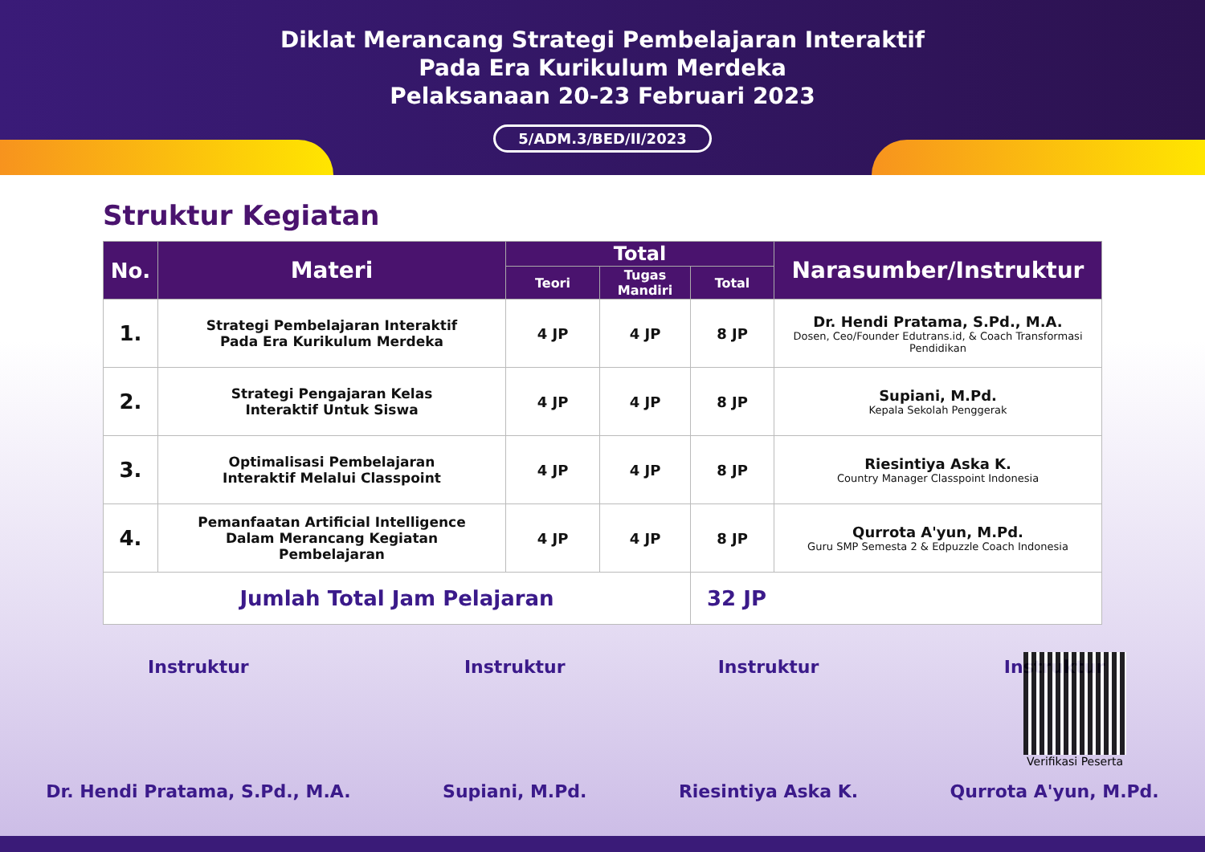Diklat Merancang Strategi Pembelajaran Interaktif
Pada Era Kurikulum Merdeka
Pelaksanaan 20-23 Februari 2023
5/ADM.3/BED/II/2023
Struktur Kegiatan
| No. | Materi | Total | | | Narasumber/Instruktur |
| --- | --- | --- | --- | --- | --- |
| | | Teori | Tugas Mandiri | Total | |
| 1. | Strategi Pembelajaran Interaktif Pada Era Kurikulum Merdeka | 4 JP | 4 JP | 8 JP | Dr. Hendi Pratama, S.Pd., M.A. Dosen, Ceo/Founder Edutrans.id, & Coach Transformasi Pendidikan |
| 2. | Strategi Pengajaran Kelas Interaktif Untuk Siswa | 4 JP | 4 JP | 8 JP | Supiani, M.Pd. Kepala Sekolah Penggerak |
| 3. | Optimalisasi Pembelajaran Interaktif Melalui Classpoint | 4 JP | 4 JP | 8 JP | Riesintiya Aska K. Country Manager Classpoint Indonesia |
| 4. | Pemanfaatan Artificial Intelligence Dalam Merancang Kegiatan Pembelajaran | 4 JP | 4 JP | 8 JP | Qurrota A'yun, M.Pd. Guru SMP Semesta 2 & Edpuzzle Coach Indonesia |
| Jumlah Total Jam Pelajaran | | | | 32 JP | |
Instruktur Dr. Hendi Pratama, S.Pd., M.A.
Instruktur Supiani, M.Pd. Instruktur Riesintiya Aska K. Instruktur Qurrota A'yun, M.Pd.
Verifikasi Peserta